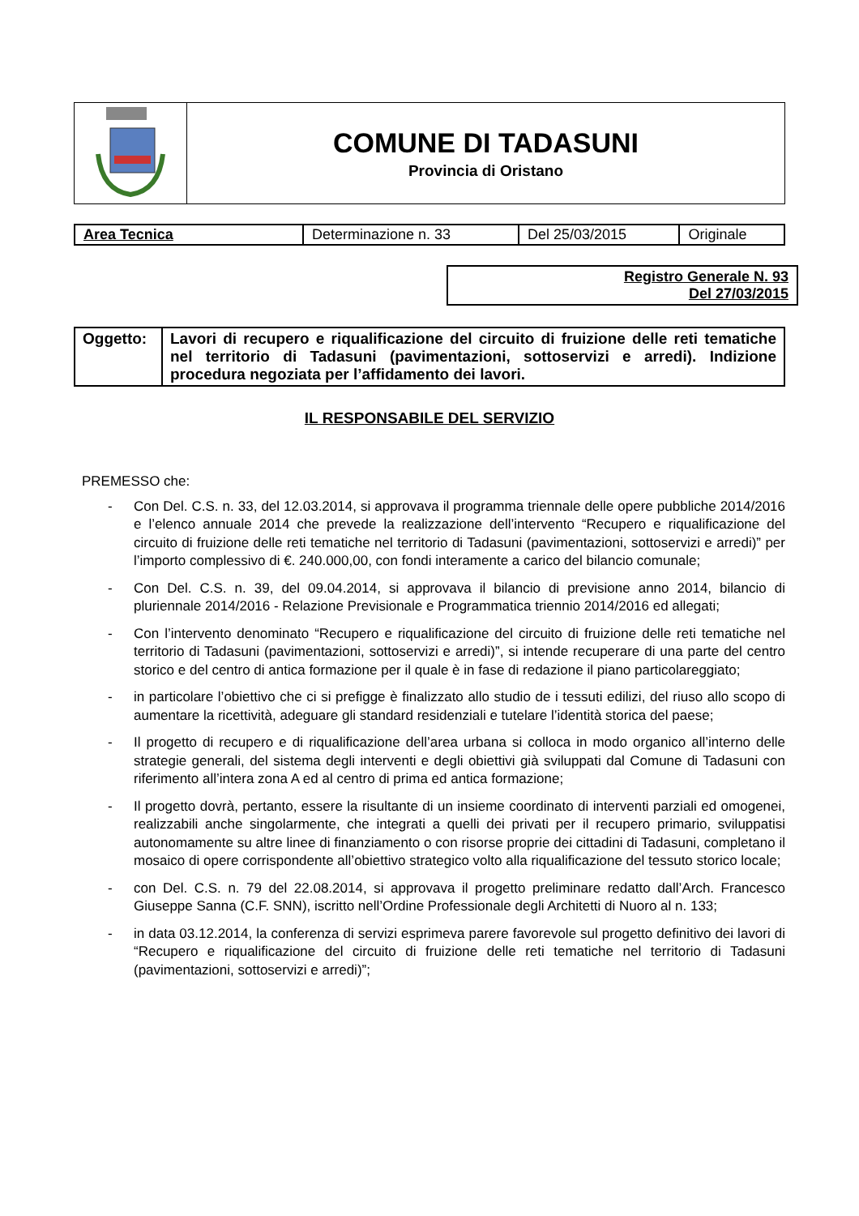| | COMUNE DI TADASUNI Provincia di Oristano |
| Area Tecnica | Determinazione n. 33 | Del 25/03/2015 | Originale |
Registro Generale N. 93
Del 27/03/2015
| Oggetto: | Lavori di recupero e riqualificazione del circuito di fruizione delle reti tematiche nel territorio di Tadasuni (pavimentazioni, sottoservizi e arredi). Indizione procedura negoziata per l’affidamento dei lavori. |
IL RESPONSABILE DEL SERVIZIO
PREMESSO che:
- Con Del. C.S. n. 33, del 12.03.2014, si approvava il programma triennale delle opere pubbliche 2014/2016 e l’elenco annuale 2014 che prevede la realizzazione dell’intervento “Recupero e riqualificazione del circuito di fruizione delle reti tematiche nel territorio di Tadasuni (pavimentazioni, sottoservizi e arredi)” per l’importo complessivo di €. 240.000,00, con fondi interamente a carico del bilancio comunale;
- Con Del. C.S. n. 39, del 09.04.2014, si approvava il bilancio di previsione anno 2014, bilancio di pluriennale 2014/2016 - Relazione Previsionale e Programmatica triennio 2014/2016 ed allegati;
- Con l’intervento denominato “Recupero e riqualificazione del circuito di fruizione delle reti tematiche nel territorio di Tadasuni (pavimentazioni, sottoservizi e arredi)”, si intende recuperare di una parte del centro storico e del centro di antica formazione per il quale è in fase di redazione il piano particolareggiato;
- in particolare l’obiettivo che ci si prefigge è finalizzato allo studio de i tessuti edilizi, del riuso allo scopo di aumentare la ricettività, adeguare gli standard residenziali e tutelare l’identità storica del paese;
- Il progetto di recupero e di riqualificazione dell’area urbana si colloca in modo organico all’interno delle strategie generali, del sistema degli interventi e degli obiettivi già sviluppati dal Comune di Tadasuni con riferimento all’intera zona A ed al centro di prima ed antica formazione;
- Il progetto dovrà, pertanto, essere la risultante di un insieme coordinato di interventi parziali ed omogenei, realizzabili anche singolarmente, che integrati a quelli dei privati per il recupero primario, sviluppatisi autonomamente su altre linee di finanziamento o con risorse proprie dei cittadini di Tadasuni, completano il mosaico di opere corrispondente all’obiettivo strategico volto alla riqualificazione del tessuto storico locale;
- con Del. C.S. n. 79 del 22.08.2014, si approvava il progetto preliminare redatto dall’Arch. Francesco Giuseppe Sanna (C.F. SNN), iscritto nell’Ordine Professionale degli Architetti di Nuoro al n. 133;
- in data 03.12.2014, la conferenza di servizi esprimeva parere favorevole sul progetto definitivo dei lavori di “Recupero e riqualificazione del circuito di fruizione delle reti tematiche nel territorio di Tadasuni (pavimentazioni, sottoservizi e arredi)”;